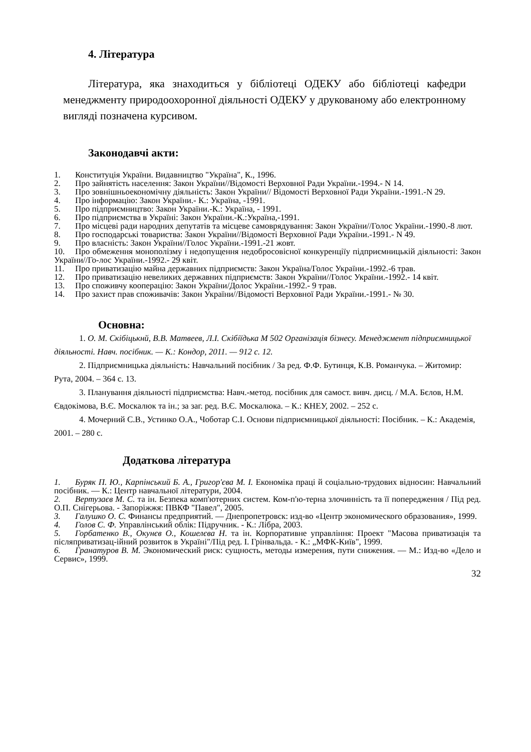4. Література
Література, яка знаходиться у бібліотеці ОДЕКУ або бібліотеці кафедри менеджменту природоохоронної діяльності ОДЕКУ у друкованому або електронному вигляді позначена курсивом.
Законодавчі акти:
1. Конституція України. Видавництво "Україна", К., 1996.
2. Про зайнятість населення: Закон України//Відомості Верховної Ради України.-1994.- N 14.
3. Про зовнішньоекономічну діяльність: Закон України// Відомості Верховної Ради України.-1991.-N 29.
4. Про інформацію: Закон України.- К.: Україна, -1991.
5. Про підприємництво: Закон України.-К.: Україна, - 1991.
6. Про підприємства в Україні: Закон України.-К.:Україна,-1991.
7. Про місцеві ради народних депутатів та місцеве самоврядування: Закон України//Голос України.-1990.-8 лют.
8. Про господарські товариства: Закон України//Відомості Верховної Ради України.-1991.- N 49.
9. Про власність: Закон України//Голос України.-1991.-21 жовт.
10. Про обмеження монополізму і недопущення недобросовісної конкуренціїу підприємницькій діяльності: Закон України//Го-лос України.-1992.- 29 квіт.
11. Про приватизацію майна державних підприємств: Закон Україна/Голос України.-1992.-6 трав.
12. Про приватизацію невеликих державних підприємств: Закон України//Голос України.-1992.- 14 квіт.
13. Про споживчу кооперацію: Закон України/Долос України.-1992.- 9 трав.
14. Про захист прав споживачів: Закон України//Відомості Верховної Ради України.-1991.- № 30.
Основна:
1. О. М. Скібіцькнй, В.В. Матвеев, Л.І. Скібіїдька М 502 Організація бізнесу. Менеджмент підприємницької діяльності. Навч. посібник. — К.: Кондор, 2011. — 912 с. 12.
2. Підприємницька діяльність: Навчальний посібник / За ред. Ф.Ф. Бутинця, К.В. Романчука. – Житомир: Рута, 2004. – 364 с. 13.
3. Планування діяльності підприємства: Навч.-метод. посібник для самост. вивч. дисц. / М.А. Бєлов, Н.М. Євдокімова, В.Є. Москалюк та ін.; за заг. ред. В.Є. Москалюка. – К.: КНЕУ, 2002. – 252 с.
4. Мочерний С.В., Устинко О.А., Чоботар С.І. Основи підприємницької діяльності: Посібник. – К.: Академія, 2001. – 280 с.
Додаткова література
1. Буряк П. Ю., Карпінський Б. А., Григор'єва М. І. Економіка праці й соціально-трудових відносин: Навчальний посібник. — К.: Центр навчальної літератури, 2004.
2. Вертузаєв М. С. та ін. Безпека комп'ютерних систем. Ком-п'ю-терна злочинність та її попередження / Під ред. О.П. Снігерьова. - Запоріжжя: ПВКФ "Павел", 2005.
3. Галушко О. С. Финансы предприятий. — Днепропетровск: изд-во «Центр экономического образования», 1999.
4. Голов С. Ф. Управлінський облік: Підручник. - К.: Лібра, 2003.
5. Горбатенко В., Окунєв О., Кошелєва Н. та ін. Корпоративне управління: Проект "Масова приватизація та післяприватизац-ійний розвиток в Україні"/Під ред. І. Грінвальда. - К.: „МФК-Київ", 1999.
6. Гранатуров В. М. Экономический риск: сущность, методы измерения, пути снижения. — М.: Изд-во «Дело и Сервис», 1999.
32